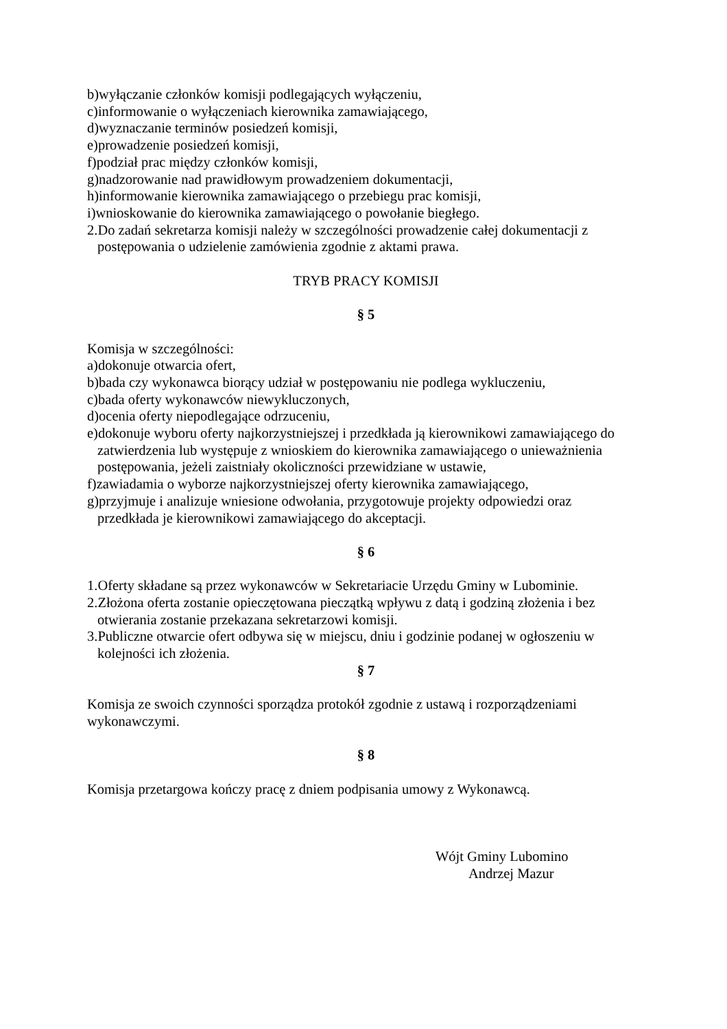b)wyłączanie członków komisji podlegających wyłączeniu,
c)informowanie o wyłączeniach kierownika zamawiającego,
d)wyznaczanie terminów posiedzeń komisji,
e)prowadzenie posiedzeń komisji,
f)podział prac między członków komisji,
g)nadzorowanie nad prawidłowym prowadzeniem dokumentacji,
h)informowanie kierownika zamawiającego o przebiegu prac komisji,
i)wnioskowanie do kierownika zamawiającego o powołanie biegłego.
2.Do zadań sekretarza komisji należy w szczególności prowadzenie całej dokumentacji z
postępowania o udzielenie zamówienia zgodnie z aktami prawa.
TRYB PRACY KOMISJI
§ 5
Komisja w szczególności:
a)dokonuje otwarcia ofert,
b)bada czy wykonawca biorący udział w postępowaniu nie podlega wykluczeniu,
c)bada oferty wykonawców niewykluczonych,
d)ocenia oferty niepodlegające odrzuceniu,
e)dokonuje wyboru oferty najkorzystniejszej i przedkłada ją kierownikowi zamawiającego do
zatwierdzenia lub występuje z wnioskiem do kierownika zamawiającego o unieważnienia
postępowania, jeżeli zaistniały okoliczności przewidziane w ustawie,
f)zawiadamia o wyborze najkorzystniejszej oferty kierownika zamawiającego,
g)przyjmuje i analizuje wniesione odwołania, przygotowuje projekty odpowiedzi oraz
przedkłada je kierownikowi zamawiającego do akceptacji.
§ 6
1.Oferty składane są przez wykonawców w Sekretariacie Urzędu Gminy w Lubominie.
2.Złożona oferta zostanie opieczętowana pieczątką wpływu z datą i godziną złożenia i bez
otwierania zostanie przekazana sekretarzowi komisji.
3.Publiczne otwarcie ofert odbywa się w miejscu, dniu i godzinie podanej w ogłoszeniu w
kolejności ich złożenia.
§ 7
Komisja ze swoich czynności sporządza protokół zgodnie z ustawą i rozporządzeniami
wykonawczymi.
§ 8
Komisja przetargowa kończy pracę z dniem podpisania umowy z Wykonawcą.
Wójt Gminy Lubomino
Andrzej Mazur